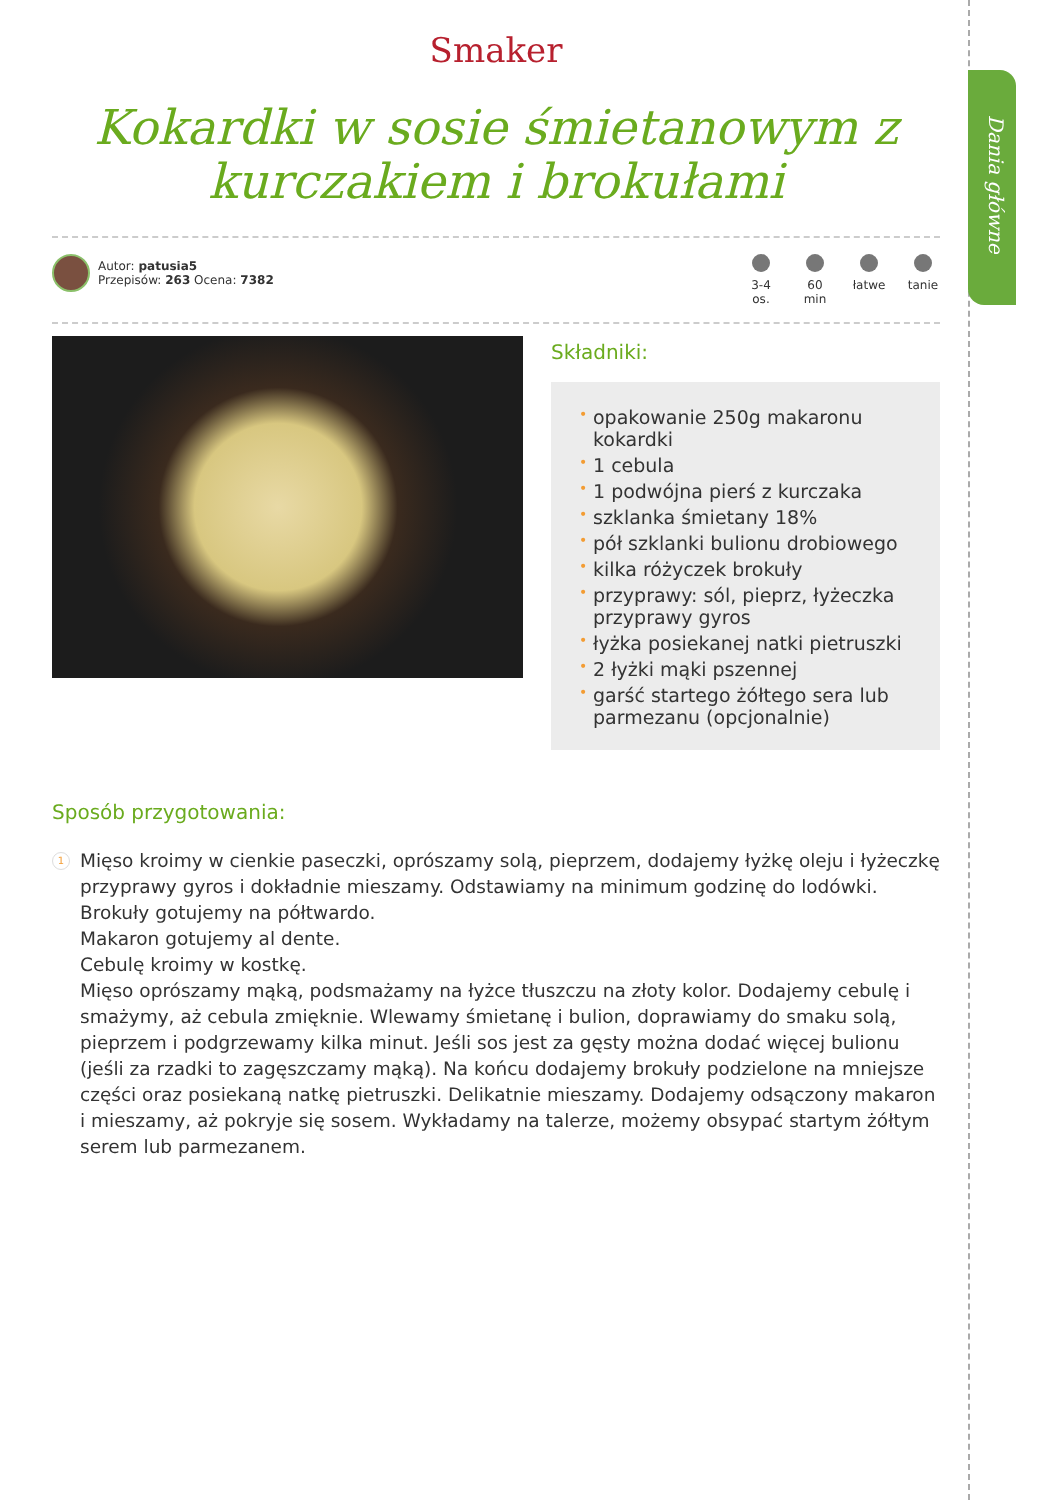Dania główne
Smaker
Kokardki w sosie śmietanowym z kurczakiem i brokułami
Autor: patusia5
Przepisów: 263 Ocena: 7382
3-4 os.
60 min
łatwe
tanie
Składniki:
• opakowanie 250g makaronu kokardki
• 1 cebula
• 1 podwójna pierś z kurczaka
• szklanka śmietany 18%
• pół szklanki bulionu drobiowego
• kilka różyczek brokuły
• przyprawy: sól, pieprz, łyżeczka przyprawy gyros
• łyżka posiekanej natki pietruszki
• 2 łyżki mąki pszennej
• garść startego żółtego sera lub parmezanu (opcjonalnie)
Sposób przygotowania:
1
Mięso kroimy w cienkie paseczki, oprószamy solą, pieprzem, dodajemy łyżkę oleju i łyżeczkę przyprawy gyros i dokładnie mieszamy. Odstawiamy na minimum godzinę do lodówki.
Brokuły gotujemy na półtwardo.
Makaron gotujemy al dente.
Cebulę kroimy w kostkę.
Mięso oprószamy mąką, podsmażamy na łyżce tłuszczu na złoty kolor. Dodajemy cebulę i smażymy, aż cebula zmięknie. Wlewamy śmietanę i bulion, doprawiamy do smaku solą, pieprzem i podgrzewamy kilka minut. Jeśli sos jest za gęsty można dodać więcej bulionu (jeśli za rzadki to zagęszczamy mąką). Na końcu dodajemy brokuły podzielone na mniejsze części oraz posiekaną natkę pietruszki. Delikatnie mieszamy. Dodajemy odsączony makaron i mieszamy, aż pokryje się sosem. Wykładamy na talerze, możemy obsypać startym żółtym serem lub parmezanem.